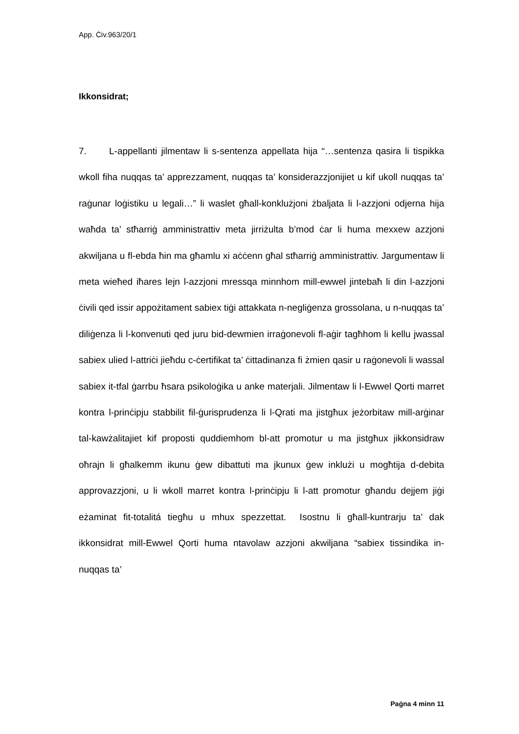App. Ċiv.963/20/1
Ikkonsidrat;
7. L-appellanti jilmentaw li s-sentenza appellata hija “…sentenza qasira li tispikka wkoll fiha nuqqas ta’ apprezzament, nuqqas ta’ konsiderazzjonijiet u kif ukoll nuqqas ta’ raġunar loġistiku u legali…” li waslet għall-konklużjoni żbaljata li l-azzjoni odjerna hija waħda ta’ stħarriġ amministrattiv meta jirriżulta b’mod ċar li huma mexxew azzjoni akwiljana u fl-ebda ħin ma għamlu xi aċċenn għal stħarriġ amministrattiv. Jargumentaw li meta wieħed iħares lejn l-azzjoni mressqa minnhom mill-ewwel jintebaħ li din l-azzjoni ċivili qed issir appożitament sabiex tiġi attakkata n-negliġenza grossolana, u n-nuqqas ta’ diliġenza li l-konvenuti qed juru bid-dewmien irraġonevoli fl-aġir tagħhom li kellu jwassal sabiex ulied l-attriċi jieħdu c-ċertifikat ta’ ċittadinanza fi żmien qasir u raġonevoli li wassal sabiex it-tfal ġarrbu ħsara psikoloġika u anke materjali. Jilmentaw li l-Ewwel Qorti marret kontra l-prinċipju stabbilit fil-ġurisprudenza li l-Qrati ma jistgħux jeżorbitaw mill-arġinar tal-kawżalitajiet kif proposti quddiemhom bl-att promotur u ma jistgħux jikkonsidraw oħrajn li għalkemm ikunu ġew dibattuti ma jkunux ġew inklużi u mogħtija d-debita approvazzjoni, u li wkoll marret kontra l-prinċipju li l-att promotur għandu dejjem jiġi eżaminat fit-totalitá tiegħu u mhux spezzettat. Isostnu li għall-kuntrarju ta’ dak ikkonsidrat mill-Ewwel Qorti huma ntavolaw azzjoni akwiljana “sabiex tissindika in-nuqqas ta’
Paġna 4 minn 11